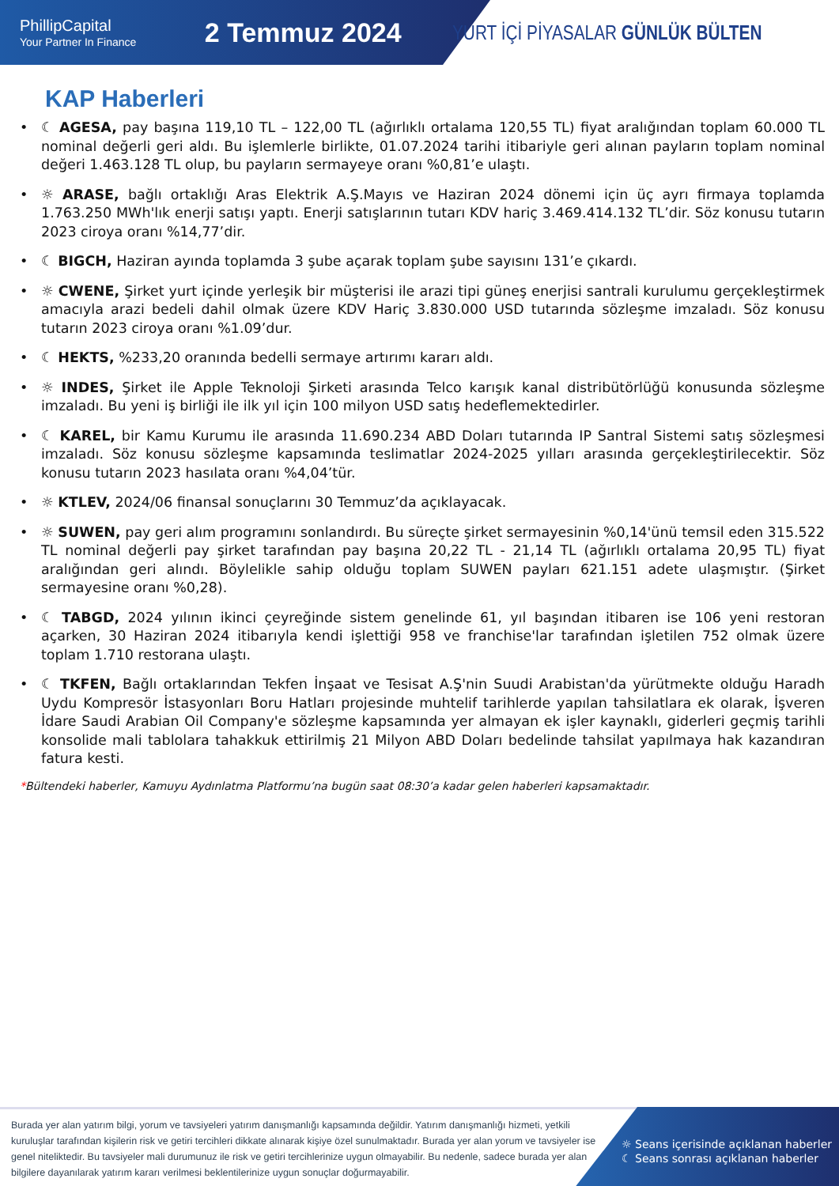PhillipCapital
Your Partner In Finance
2 Temmuz 2024
YURT İÇİ PİYASALAR GÜNLÜK BÜLTEN
KAP Haberleri
☾ AGESA, pay başına 119,10 TL – 122,00 TL (ağırlıklı ortalama 120,55 TL) fiyat aralığından toplam 60.000 TL nominal değerli geri aldı. Bu işlemlerle birlikte, 01.07.2024 tarihi itibariyle geri alınan payların toplam nominal değeri 1.463.128 TL olup, bu payların sermayeye oranı %0,81’e ulaştı.
☼ ARASE, bağlı ortaklığı Aras Elektrik A.Ş.Mayıs ve Haziran 2024 dönemi için üç ayrı firmaya toplamda 1.763.250 MWh'lık enerji satışı yaptı. Enerji satışlarının tutarı KDV hariç 3.469.414.132 TL’dir. Söz konusu tutarın 2023 ciroya oranı %14,77’dir.
☾ BIGCH, Haziran ayında toplamda 3 şube açarak toplam şube sayısını 131’e çıkardı.
☼ CWENE, Şirket yurt içinde yerleşik bir müşterisi ile arazi tipi güneş enerjisi santrali kurulumu gerçekleştirmek amacıyla arazi bedeli dahil olmak üzere KDV Hariç 3.830.000 USD tutarında sözleşme imzaladı. Söz konusu tutarın 2023 ciroya oranı %1.09’dur.
☾ HEKTS, %233,20 oranında bedelli sermaye artırımı kararı aldı.
☼ INDES, Şirket ile Apple Teknoloji Şirketi arasında Telco karışık kanal distribütörlüğü konusunda sözleşme imzaladı. Bu yeni iş birliği ile ilk yıl için 100 milyon USD satış hedeflemektedirler.
☾ KAREL, bir Kamu Kurumu ile arasında 11.690.234 ABD Doları tutarında IP Santral Sistemi satış sözleşmesi imzaladı. Söz konusu sözleşme kapsamında teslimatlar 2024-2025 yılları arasında gerçekleştirilecektir. Söz konusu tutarın 2023 hasılata oranı %4,04’tür.
☼ KTLEV, 2024/06 finansal sonuçlarını 30 Temmuz’da açıklayacak.
☼ SUWEN, pay geri alım programını sonlandırdı. Bu süreçte şirket sermayesinin %0,14'ünü temsil eden 315.522 TL nominal değerli pay şirket tarafından pay başına 20,22 TL - 21,14 TL (ağırlıklı ortalama 20,95 TL) fiyat aralığından geri alındı. Böylelikle sahip olduğu toplam SUWEN payları 621.151 adete ulaşmıştır. (Şirket sermayesine oranı %0,28).
☾ TABGD, 2024 yılının ikinci çeyreğinde sistem genelinde 61, yıl başından itibaren ise 106 yeni restoran açarken, 30 Haziran 2024 itibarıyla kendi işlettiği 958 ve franchise'lar tarafından işletilen 752 olmak üzere toplam 1.710 restorana ulaştı.
☾ TKFEN, Bağlı ortaklarından Tekfen İnşaat ve Tesisat A.Ş'nin Suudi Arabistan'da yürütmekte olduğu Haradh Uydu Kompresör İstasyonları Boru Hatları projesinde muhtelif tarihlerde yapılan tahsilatlara ek olarak, İşveren İdare Saudi Arabian Oil Company'e sözleşme kapsamında yer almayan ek işler kaynaklı, giderleri geçmiş tarihli konsolide mali tablolara tahakkuk ettirilmiş 21 Milyon ABD Doları bedelinde tahsilat yapılmaya hak kazandıran fatura kesti.
*Bültendeki haberler, Kamuyu Aydınlatma Platformu’na bugün saat 08:30’a kadar gelen haberleri kapsamaktadır.
Burada yer alan yatırım bilgi, yorum ve tavsiyeleri yatırım danışmanlığı kapsamında değildir. Yatırım danışmanlığı hizmeti, yetkili kuruluşlar tarafından kişilerin risk ve getiri tercihleri dikkate alınarak kişiye özel sunulmaktadır. Burada yer alan yorum ve tavsiyeler ise genel niteliktedir. Bu tavsiyeler mali durumunuz ile risk ve getiri tercihlerinize uygun olmayabilir. Bu nedenle, sadece burada yer alan bilgilere dayanılarak yatırım kararı verilmesi beklentilerinize uygun sonuçlar doğurmayabilir.
☼ Seans içerisinde açıklanan haberler
☾ Seans sonrası açıklanan haberler